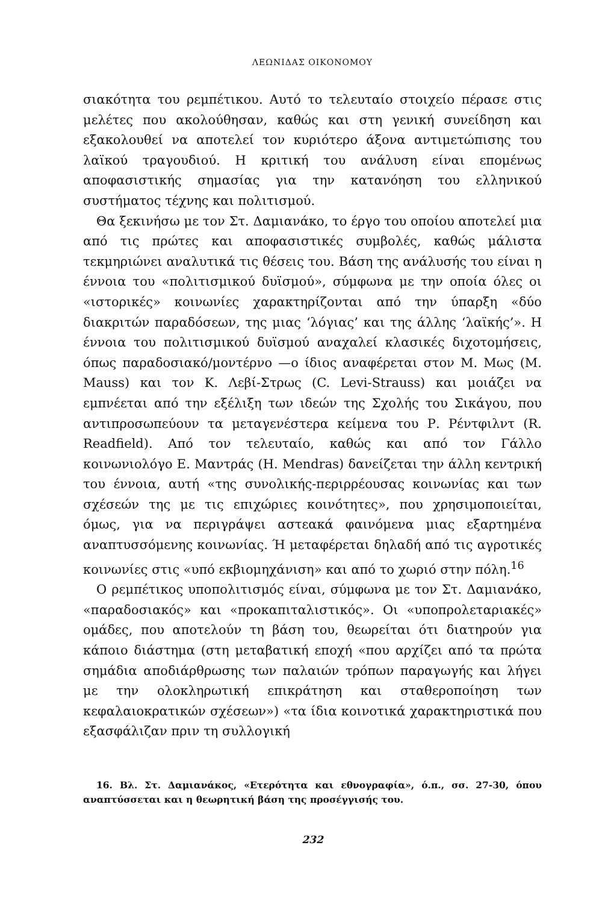ΛΕΩΝΙΔΑΣ ΟΙΚΟΝΟΜΟΥ
σιακότητα του ρεμπέτικου. Αυτό το τελευταίο στοιχείο πέρασε στις μελέτες που ακολούθησαν, καθώς και στη γενική συνείδηση και εξακολουθεί να αποτελεί τον κυριότερο άξονα αντιμετώπισης του λαϊκού τραγουδιού. Η κριτική του ανάλυση είναι επομένως αποφασιστικής σημασίας για την κατανόηση του ελληνικού συστήματος τέχνης και πολιτισμού.
Θα ξεκινήσω με τον Στ. Δαμιανάκο, το έργο του οποίου αποτελεί μια από τις πρώτες και αποφασιστικές συμβολές, καθώς μάλιστα τεκμηριώνει αναλυτικά τις θέσεις του. Βάση της ανάλυσής του είναι η έννοια του «πολιτισμικού δυϊσμού», σύμφωνα με την οποία όλες οι «ιστορικές» κοινωνίες χαρακτηρίζονται από την ύπαρξη «δύο διακριτών παραδόσεων, της μιας ‘λόγιας’ και της άλλης ‘λαϊκής’». Η έννοια του πολιτισμικού δυϊσμού αναχαλεί κλασικές διχοτομήσεις, όπως παραδοσιακό/μοντέρνο —ο ίδιος αναφέρεται στον Μ. Μως (M. Mauss) και τον Κ. Λεβί-Στρως (C. Levi-Strauss) και μοιάζει να εμπνέεται από την εξέλιξη των ιδεών της Σχολής του Σικάγου, που αντιπροσωπεύουν τα μεταγενέστερα κείμενα του Ρ. Ρέντφιλντ (R. Readfield). Από τον τελευταίο, καθώς και από τον Γάλλο κοινωνιολόγο Ε. Μαντράς (H. Mendras) δανείζεται την άλλη κεντρική του έννοια, αυτή «της συνολικής-περιρρέουσας κοινωνίας και των σχέσεών της με τις επιχώριες κοινότητες», που χρησιμοποιείται, όμως, για να περιγράψει αστεακά φαινόμενα μιας εξαρτημένα αναπτυσσόμενης κοινωνίας. Ή μεταφέρεται δηλαδή από τις αγροτικές κοινωνίες στις «υπό εκβιομηχάνιση» και από το χωριό στην πόλη.<sup>16</sup>
Ο ρεμπέτικος υποπολιτισμός είναι, σύμφωνα με τον Στ. Δαμιανάκο, «παραδοσιακός» και «προκαπιταλιστικός». Οι «υποπρολεταριακές» ομάδες, που αποτελούν τη βάση του, θεωρείται ότι διατηρούν για κάποιο διάστημα (στη μεταβατική εποχή «που αρχίζει από τα πρώτα σημάδια αποδιάρθρωσης των παλαιών τρόπων παραγωγής και λήγει με την ολοκληρωτική επικράτηση και σταθεροποίηση των κεφαλαιοκρατικών σχέσεων») «τα ίδια κοινοτικά χαρακτηριστικά που εξασφάλιζαν πριν τη συλλογική
16. Βλ. Στ. Δαμιανάκος, «Ετερότητα και εθνογραφία», ό.π., σσ. 27-30, όπου αναπτύσσεται και η θεωρητική βάση της προσέγγισής του.
232